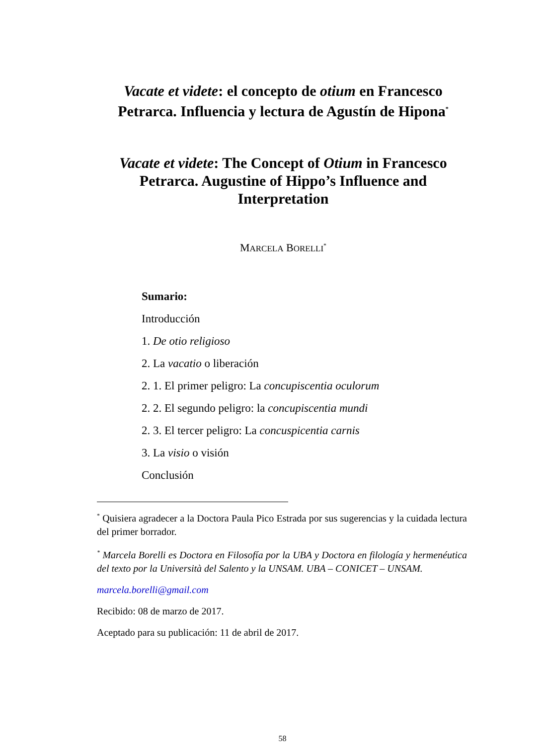Vacate et videte: el concepto de otium en Francesco Petrarca. Influencia y lectura de Agustín de Hipona<sup>*</sup>
Vacate et videte: The Concept of Otium in Francesco Petrarca. Augustine of Hippo’s Influence and Interpretation
MARCELA BORELLI<sup>*</sup>
Sumario:
Introducción
1. De otio religioso
2. La vacatio o liberación
2. 1. El primer peligro: La concupiscentia oculorum
2. 2. El segundo peligro: la concupiscentia mundi
2. 3. El tercer peligro: La concuspicentia carnis
3. La visio o visión
Conclusión
<sup>*</sup> Quisiera agradecer a la Doctora Paula Pico Estrada por sus sugerencias y la cuidada lectura del primer borrador.
<sup>*</sup> Marcela Borelli es Doctora en Filosofía por la UBA y Doctora en filología y hermenéutica del texto por la Università del Salento y la UNSAM. UBA – CONICET – UNSAM.
marcela.borelli@gmail.com
Recibido: 08 de marzo de 2017.
Aceptado para su publicación: 11 de abril de 2017.
58